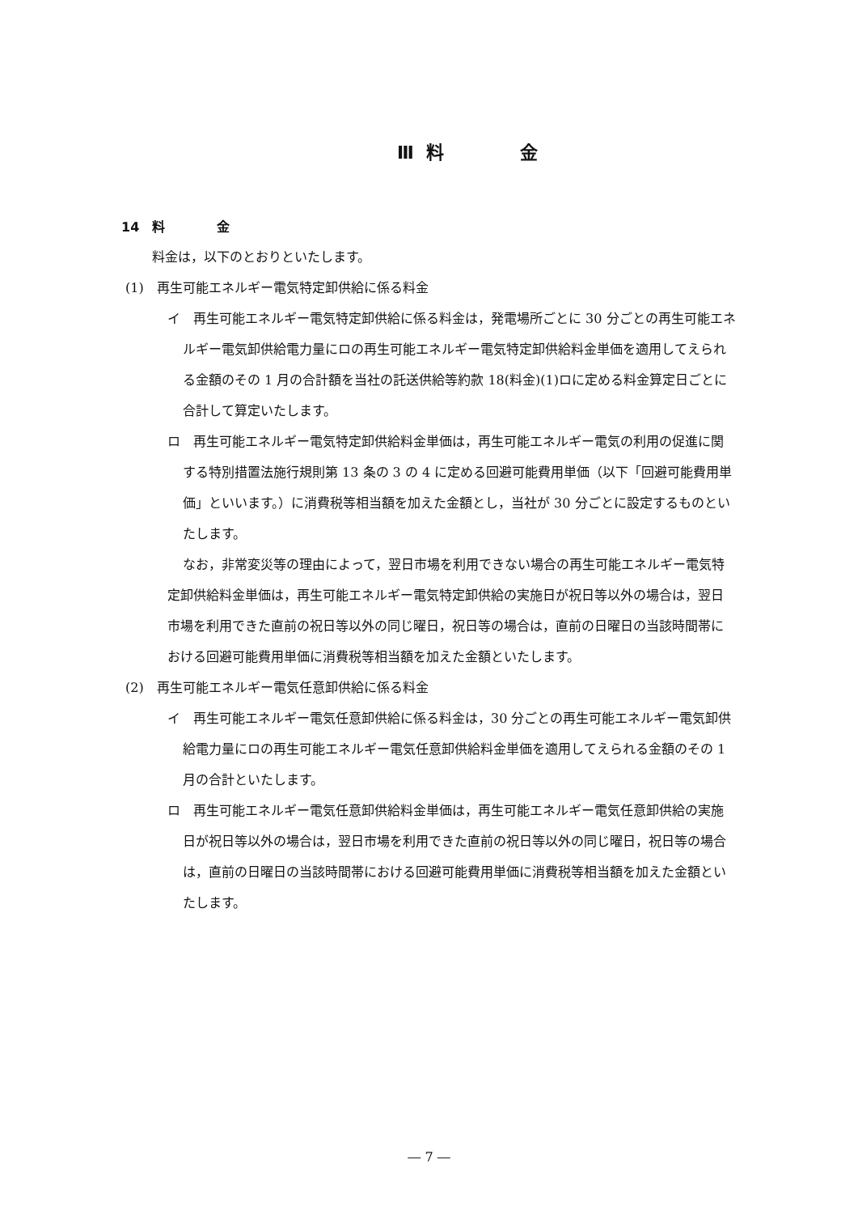Ⅲ 料　　　 金
14　料　　　　金
料金は，以下のとおりといたします。
(1)　再生可能エネルギー電気特定卸供給に係る料金
イ　再生可能エネルギー電気特定卸供給に係る料金は，発電場所ごとに 30 分ごとの再生可能エネルギー電気卸供給電力量にロの再生可能エネルギー電気特定卸供給料金単価を適用してえられる金額のその 1 月の合計額を当社の託送供給等約款 18(料金)(1)ロに定める料金算定日ごとに合計して算定いたします。
ロ　再生可能エネルギー電気特定卸供給料金単価は，再生可能エネルギー電気の利用の促進に関する特別措置法施行規則第 13 条の 3 の 4 に定める回避可能費用単価（以下「回避可能費用単価」といいます。）に消費税等相当額を加えた金額とし，当社が 30 分ごとに設定するものといたします。
なお，非常変災等の理由によって，翌日市場を利用できない場合の再生可能エネルギー電気特定卸供給料金単価は，再生可能エネルギー電気特定卸供給の実施日が祝日等以外の場合は，翌日市場を利用できた直前の祝日等以外の同じ曜日，祝日等の場合は，直前の日曜日の当該時間帯における回避可能費用単価に消費税等相当額を加えた金額といたします。
(2)　再生可能エネルギー電気任意卸供給に係る料金
イ　再生可能エネルギー電気任意卸供給に係る料金は，30 分ごとの再生可能エネルギー電気卸供給電力量にロの再生可能エネルギー電気任意卸供給料金単価を適用してえられる金額のその 1 月の合計といたします。
ロ　再生可能エネルギー電気任意卸供給料金単価は，再生可能エネルギー電気任意卸供給の実施日が祝日等以外の場合は，翌日市場を利用できた直前の祝日等以外の同じ曜日，祝日等の場合は，直前の日曜日の当該時間帯における回避可能費用単価に消費税等相当額を加えた金額といたします。
― 7 ―